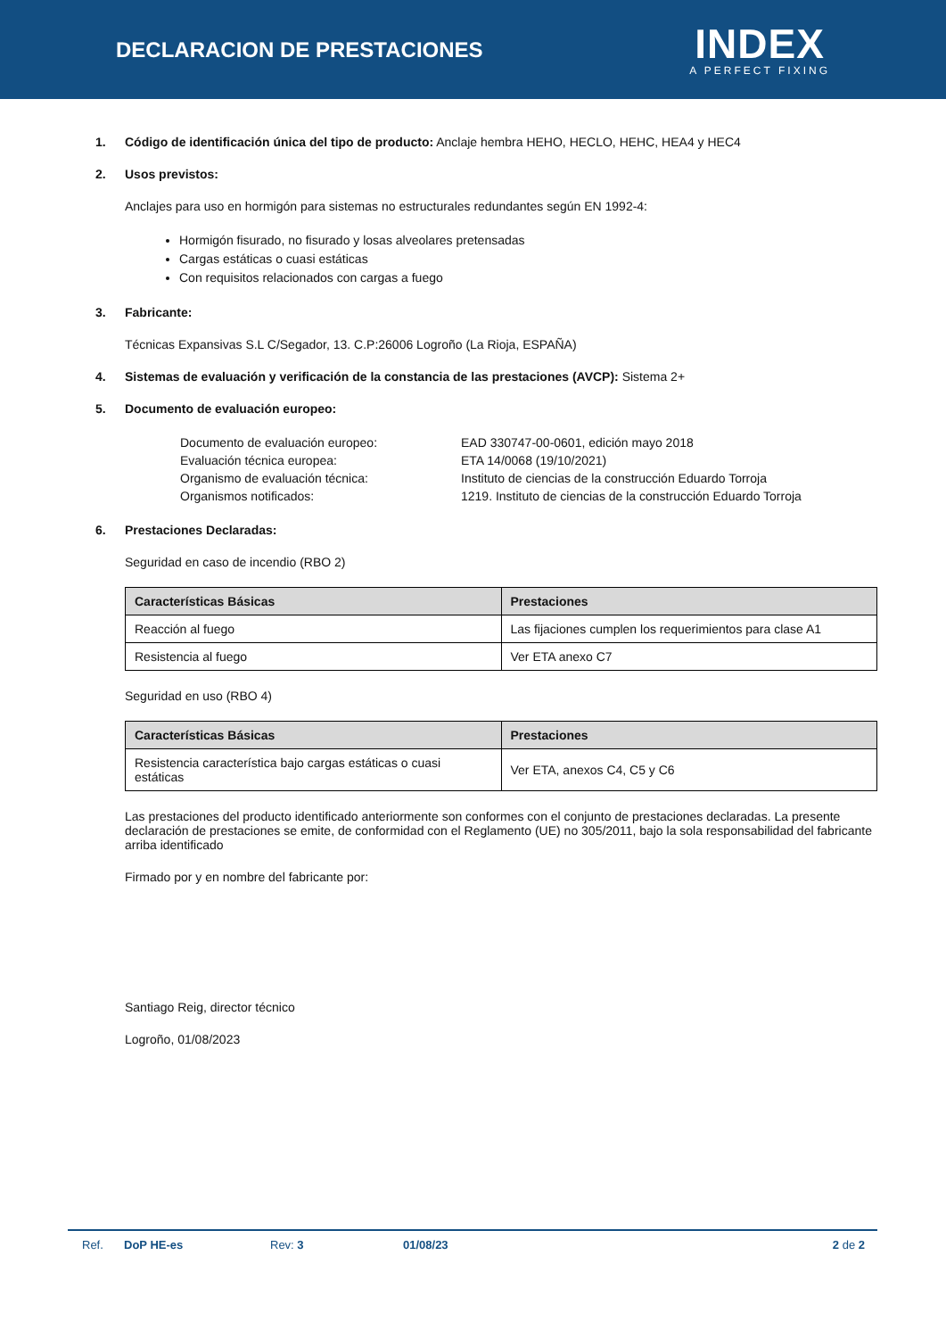DECLARACION DE PRESTACIONES
INDEX
A PERFECT FIXING
1. Código de identificación única del tipo de producto: Anclaje hembra HEHO, HECLO, HEHC, HEA4 y HEC4
2. Usos previstos:
Anclajes para uso en hormigón para sistemas no estructurales redundantes según EN 1992-4:
Hormigón fisurado, no fisurado y losas alveolares pretensadas
Cargas estáticas o cuasi estáticas
Con requisitos relacionados con cargas a fuego
3. Fabricante:
Técnicas Expansivas S.L C/Segador, 13. C.P:26006 Logroño (La Rioja, ESPAÑA)
4. Sistemas de evaluación y verificación de la constancia de las prestaciones (AVCP): Sistema 2+
5. Documento de evaluación europeo:
Documento de evaluación europeo: EAD 330747-00-0601, edición mayo 2018
Evaluación técnica europea: ETA 14/0068 (19/10/2021)
Organismo de evaluación técnica: Instituto de ciencias de la construcción Eduardo Torroja
Organismos notificados: 1219. Instituto de ciencias de la construcción Eduardo Torroja
6. Prestaciones Declaradas:
Seguridad en caso de incendio (RBO 2)
| Características Básicas | Prestaciones |
| --- | --- |
| Reacción al fuego | Las fijaciones cumplen los requerimientos para clase A1 |
| Resistencia al fuego | Ver ETA anexo C7 |
Seguridad en uso (RBO 4)
| Características Básicas | Prestaciones |
| --- | --- |
| Resistencia característica bajo cargas estáticas o cuasi estáticas | Ver ETA, anexos C4, C5 y C6 |
Las prestaciones del producto identificado anteriormente son conformes con el conjunto de prestaciones declaradas. La presente declaración de prestaciones se emite, de conformidad con el Reglamento (UE) no 305/2011, bajo la sola responsabilidad del fabricante arriba identificado
Firmado por y en nombre del fabricante por:
Santiago Reig, director técnico
Logroño, 01/08/2023
Ref. DoP HE-es Rev: 3 01/08/23 2 de 2